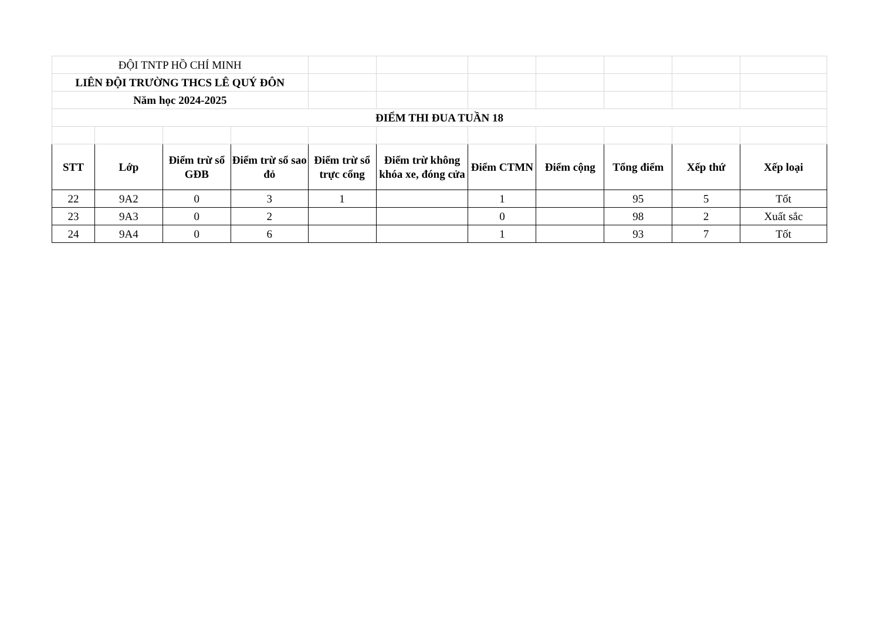| ĐỘI TNTP HỒ CHÍ MINH | | | | | | | | | | |
| LIÊN ĐỘI TRƯỜNG THCS LÊ QUÝ ĐÔN | | | | | | | | | | |
| Năm học 2024-2025 | | | | | | | | | | |
| ĐIỂM THI ĐUA TUẦN 18 | | | | | | | | | | |
| STT | Lớp | Điểm trừ sổ GĐB | Điểm trừ sổ sao đỏ | Điểm trừ sổ trực cổng | Điểm trừ không khóa xe, đóng cửa | Điểm CTMN | Điểm cộng | Tổng điểm | Xếp thứ | Xếp loại |
| 22 | 9A2 | 0 | 3 | 1 | | 1 | | 95 | 5 | Tốt |
| 23 | 9A3 | 0 | 2 | | | 0 | | 98 | 2 | Xuất sắc |
| 24 | 9A4 | 0 | 6 | | | 1 | | 93 | 7 | Tốt |